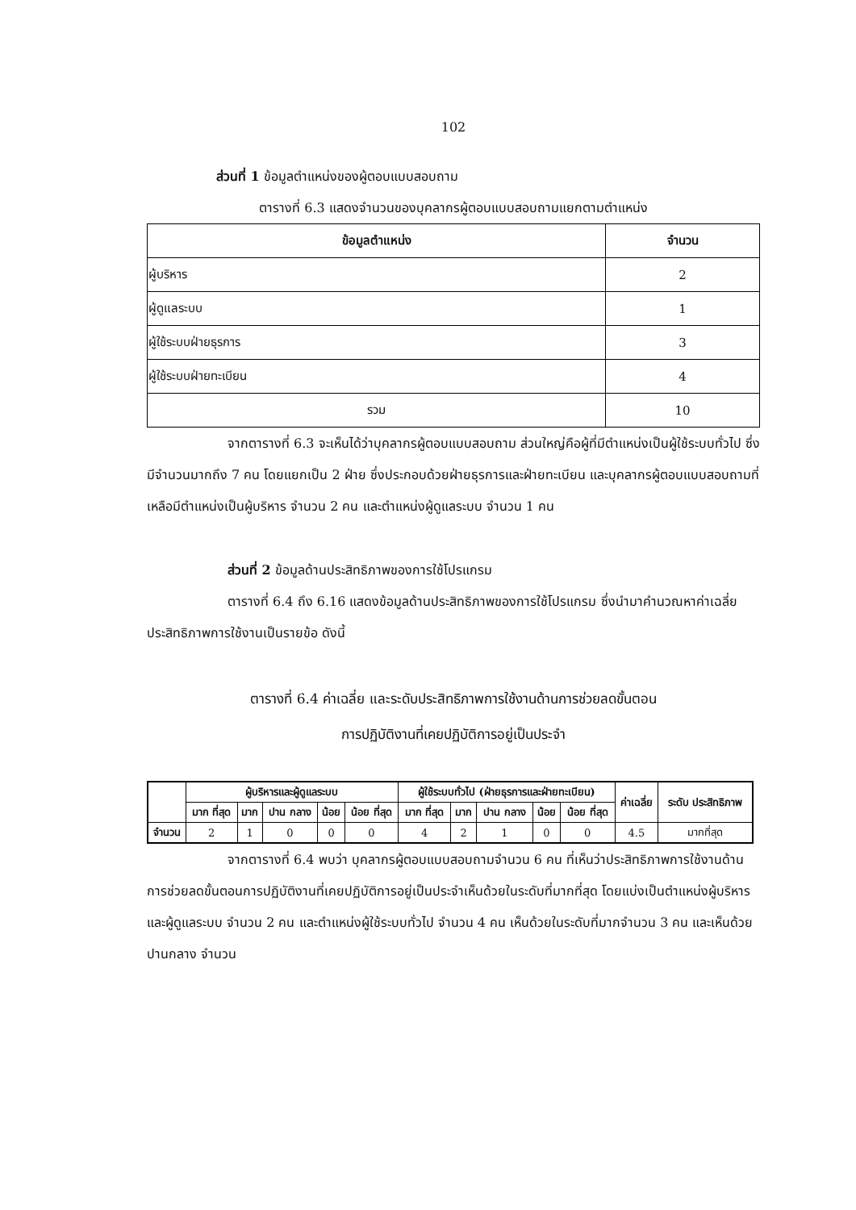102
ส่วนที่ 1 ข้อมูลตำแหน่งของผู้ตอบแบบสอบถาม
ตารางที่ 6.3 แสดงจำนวนของบุคลากรผู้ตอบแบบสอบถามแยกตามตำแหน่ง
| ข้อมูลตำแหน่ง | จำนวน |
| --- | --- |
| ผู้บริหาร | 2 |
| ผู้ดูแลระบบ | 1 |
| ผู้ใช้ระบบฝ่ายธุรการ | 3 |
| ผู้ใช้ระบบฝ่ายทะเบียน | 4 |
| รวม | 10 |
จากตารางที่ 6.3 จะเห็นได้ว่าบุคลากรผู้ตอบแบบสอบถาม ส่วนใหญ่คือผู้ที่มีตำแหน่งเป็นผู้ใช้ระบบทั่วไป ซึ่งมีจำนวนมากถึง 7 คน โดยแยกเป็น 2 ฝ่าย ซึ่งประกอบด้วยฝ่ายธุรการและฝ่ายทะเบียน และบุคลากรผู้ตอบแบบสอบถามที่เหลือมีตำแหน่งเป็นผู้บริหาร จำนวน 2 คน และตำแหน่งผู้ดูแลระบบ จำนวน 1 คน
ส่วนที่ 2 ข้อมูลด้านประสิทธิภาพของการใช้โปรแกรม
ตารางที่ 6.4 ถึง 6.16 แสดงข้อมูลด้านประสิทธิภาพของการใช้โปรแกรม ซึ่งนำมาคำนวณหาค่าเฉลี่ยประสิทธิภาพการใช้งานเป็นรายข้อ ดังนี้
ตารางที่ 6.4 ค่าเฉลี่ย และระดับประสิทธิภาพการใช้งานด้านการช่วยลดขั้นตอน
การปฏิบัติงานที่เคยปฏิบัติการอยู่เป็นประจำ
| | ผู้บริหารและผู้ดูแลระบบ | | | | | ผู้ใช้ระบบทั่วไป (ฝ่ายธุรการและฝ่ายทะเบียน) | | | | | ค่าเฉลี่ย | ระดับ ประสิทธิภาพ |
| --- | --- | --- | --- | --- | --- | --- | --- | --- | --- | --- | --- | --- |
| | มาก ที่สุด | มาก | ปาน กลาง | น้อย | น้อย ที่สุด | มาก ที่สุด | มาก | ปาน กลาง | น้อย | น้อย ที่สุด | | |
| จำนวน | 2 | 1 | 0 | 0 | 0 | 4 | 2 | 1 | 0 | 0 | 4.5 | มากที่สุด |
จากตารางที่ 6.4 พบว่า บุคลากรผู้ตอบแบบสอบถามจำนวน 6 คน ที่เห็นว่าประสิทธิภาพการใช้งานด้านการช่วยลดขั้นตอนการปฏิบัติงานที่เคยปฏิบัติการอยู่เป็นประจำเห็นด้วยในระดับที่มากที่สุด โดยแบ่งเป็นตำแหน่งผู้บริหารและผู้ดูแลระบบ จำนวน 2 คน และตำแหน่งผู้ใช้ระบบทั่วไป จำนวน 4 คน เห็นด้วยในระดับที่มากจำนวน 3 คน และเห็นด้วยปานกลาง จำนวน